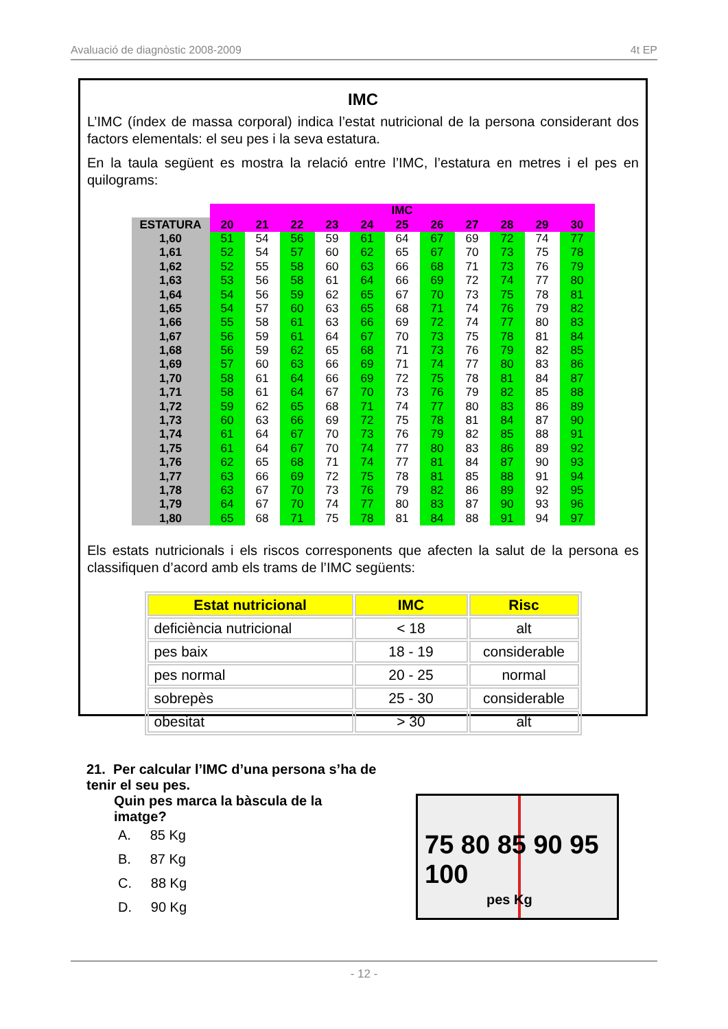Avaluació de diagnòstic 2008-2009 4t EP
IMC
L’IMC (índex de massa corporal) indica l’estat nutricional de la persona considerant dos factors elementals: el seu pes i la seva estatura.
En la taula següent es mostra la relació entre l’IMC, l’estatura en metres i el pes en quilograms:
| | IMC | | | | | | | | | | |
| ESTATURA | 20 | 21 | 22 | 23 | 24 | 25 | 26 | 27 | 28 | 29 | 30 |
| 1,60 | 51 | 54 | 56 | 59 | 61 | 64 | 67 | 69 | 72 | 74 | 77 |
| 1,61 | 52 | 54 | 57 | 60 | 62 | 65 | 67 | 70 | 73 | 75 | 78 |
| 1,62 | 52 | 55 | 58 | 60 | 63 | 66 | 68 | 71 | 73 | 76 | 79 |
| 1,63 | 53 | 56 | 58 | 61 | 64 | 66 | 69 | 72 | 74 | 77 | 80 |
| 1,64 | 54 | 56 | 59 | 62 | 65 | 67 | 70 | 73 | 75 | 78 | 81 |
| 1,65 | 54 | 57 | 60 | 63 | 65 | 68 | 71 | 74 | 76 | 79 | 82 |
| 1,66 | 55 | 58 | 61 | 63 | 66 | 69 | 72 | 74 | 77 | 80 | 83 |
| 1,67 | 56 | 59 | 61 | 64 | 67 | 70 | 73 | 75 | 78 | 81 | 84 |
| 1,68 | 56 | 59 | 62 | 65 | 68 | 71 | 73 | 76 | 79 | 82 | 85 |
| 1,69 | 57 | 60 | 63 | 66 | 69 | 71 | 74 | 77 | 80 | 83 | 86 |
| 1,70 | 58 | 61 | 64 | 66 | 69 | 72 | 75 | 78 | 81 | 84 | 87 |
| 1,71 | 58 | 61 | 64 | 67 | 70 | 73 | 76 | 79 | 82 | 85 | 88 |
| 1,72 | 59 | 62 | 65 | 68 | 71 | 74 | 77 | 80 | 83 | 86 | 89 |
| 1,73 | 60 | 63 | 66 | 69 | 72 | 75 | 78 | 81 | 84 | 87 | 90 |
| 1,74 | 61 | 64 | 67 | 70 | 73 | 76 | 79 | 82 | 85 | 88 | 91 |
| 1,75 | 61 | 64 | 67 | 70 | 74 | 77 | 80 | 83 | 86 | 89 | 92 |
| 1,76 | 62 | 65 | 68 | 71 | 74 | 77 | 81 | 84 | 87 | 90 | 93 |
| 1,77 | 63 | 66 | 69 | 72 | 75 | 78 | 81 | 85 | 88 | 91 | 94 |
| 1,78 | 63 | 67 | 70 | 73 | 76 | 79 | 82 | 86 | 89 | 92 | 95 |
| 1,79 | 64 | 67 | 70 | 74 | 77 | 80 | 83 | 87 | 90 | 93 | 96 |
| 1,80 | 65 | 68 | 71 | 75 | 78 | 81 | 84 | 88 | 91 | 94 | 97 |
Els estats nutricionals i els riscos corresponents que afecten la salut de la persona es classifiquen d’acord amb els trams de l’IMC següents:
| Estat nutricional | IMC | Risc |
| --- | --- | --- |
| deficiència nutricional | < 18 | alt |
| pes baix | 18 - 19 | considerable |
| pes normal | 20 - 25 | normal |
| sobrepès | 25 - 30 | considerable |
| obesitat | > 30 | alt |
21. Per calcular l’IMC d’una persona s’ha de tenir el seu pes.
Quin pes marca la bàscula de la
imatge?
A. 85 Kg
B. 87 Kg
C. 88 Kg
D. 90 Kg
75 80 85 90 95 100
pes Kg
- 12 -